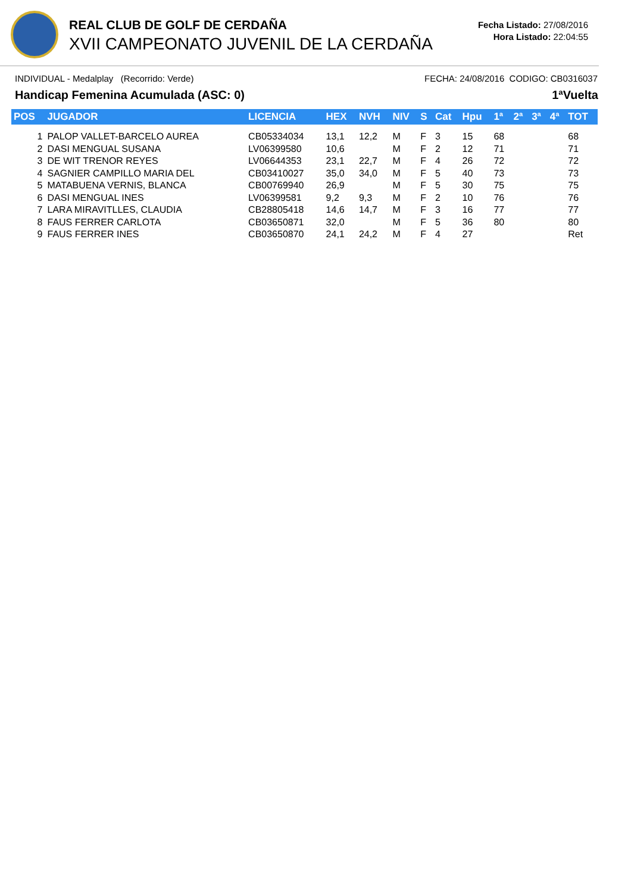REAL CLUB DE GOLF DE CERDAÑA
XVII CAMPEONATO JUVENIL DE LA CERDAÑA
Fecha Listado: 27/08/2016
Hora Listado: 22:04:55
INDIVIDUAL - Medalplay (Recorrido: Verde) FECHA: 24/08/2016 CODIGO: CB0316037
Handicap Femenina Acumulada (ASC: 0) 1ªVuelta
| POS | JUGADOR | LICENCIA | HEX | NVH | NIV | S | Cat | Hpu | 1ª | 2ª | 3ª | 4ª | TOT |
| --- | --- | --- | --- | --- | --- | --- | --- | --- | --- | --- | --- | --- | --- |
| 1 | PALOP VALLET-BARCELO AUREA | CB05334034 | 13,1 | 12,2 | M | F | 3 | 15 | 68 | | | | 68 |
| 2 | DASI MENGUAL SUSANA | LV06399580 | 10,6 | | M | F | 2 | 12 | 71 | | | | 71 |
| 3 | DE WIT TRENOR REYES | LV06644353 | 23,1 | 22,7 | M | F | 4 | 26 | 72 | | | | 72 |
| 4 | SAGNIER CAMPILLO MARIA DEL | CB03410027 | 35,0 | 34,0 | M | F | 5 | 40 | 73 | | | | 73 |
| 5 | MATABUENA VERNIS, BLANCA | CB00769940 | 26,9 | | M | F | 5 | 30 | 75 | | | | 75 |
| 6 | DASI MENGUAL INES | LV06399581 | 9,2 | 9,3 | M | F | 2 | 10 | 76 | | | | 76 |
| 7 | LARA MIRAVITLLES, CLAUDIA | CB28805418 | 14,6 | 14,7 | M | F | 3 | 16 | 77 | | | | 77 |
| 8 | FAUS FERRER CARLOTA | CB03650871 | 32,0 | | M | F | 5 | 36 | 80 | | | | 80 |
| 9 | FAUS FERRER INES | CB03650870 | 24,1 | 24,2 | M | F | 4 | 27 | | | | | Ret |